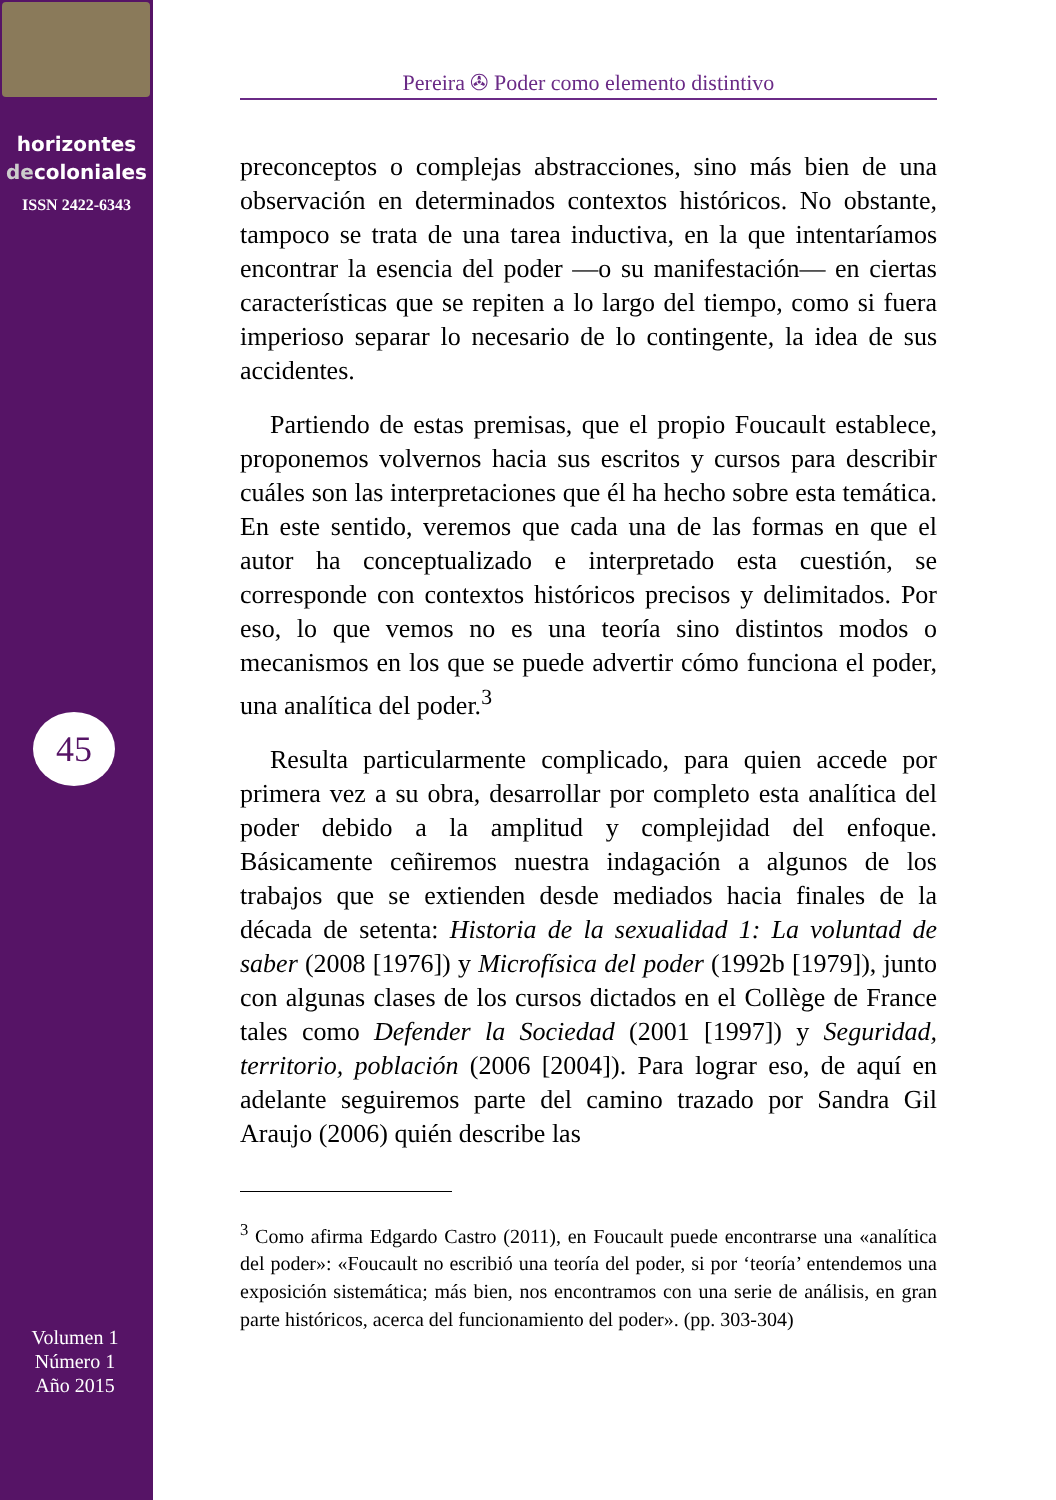horizontes
decoloniales
ISSN 2422-6343
45
Volumen 1
Número 1
Año 2015
Pereira ✇ Poder como elemento distintivo
preconceptos o complejas abstracciones, sino más bien de una observación en determinados contextos históricos. No obstante, tampoco se trata de una tarea inductiva, en la que intentaríamos encontrar la esencia del poder —o su manifestación— en ciertas características que se repiten a lo largo del tiempo, como si fuera imperioso separar lo necesario de lo contingente, la idea de sus accidentes.
Partiendo de estas premisas, que el propio Foucault establece, proponemos volvernos hacia sus escritos y cursos para describir cuáles son las interpretaciones que él ha hecho sobre esta temática. En este sentido, veremos que cada una de las formas en que el autor ha conceptualizado e interpretado esta cuestión, se corresponde con contextos históricos precisos y delimitados. Por eso, lo que vemos no es una teoría sino distintos modos o mecanismos en los que se puede advertir cómo funciona el poder, una analítica del poder.<sup>3</sup>
Resulta particularmente complicado, para quien accede por primera vez a su obra, desarrollar por completo esta analítica del poder debido a la amplitud y complejidad del enfoque. Básicamente ceñiremos nuestra indagación a algunos de los trabajos que se extienden desde mediados hacia finales de la década de setenta: Historia de la sexualidad 1: La voluntad de saber (2008 [1976]) y Microfísica del poder (1992b [1979]), junto con algunas clases de los cursos dictados en el Collège de France tales como Defender la Sociedad (2001 [1997]) y Seguridad, territorio, población (2006 [2004]). Para lograr eso, de aquí en adelante seguiremos parte del camino trazado por Sandra Gil Araujo (2006) quién describe las
<sup>3</sup> Como afirma Edgardo Castro (2011), en Foucault puede encontrarse una «analítica del poder»: «Foucault no escribió una teoría del poder, si por ‘teoría’ entendemos una exposición sistemática; más bien, nos encontramos con una serie de análisis, en gran parte históricos, acerca del funcionamiento del poder». (pp. 303-304)